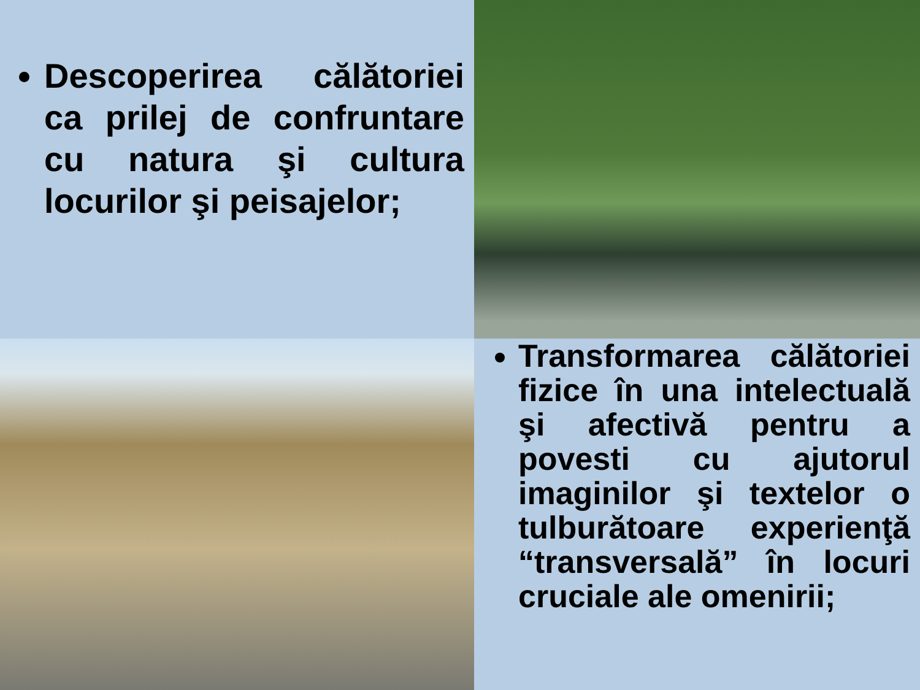Descoperirea călătoriei ca prilej de confruntare cu natura şi cultura locurilor şi peisajelor;
Transformarea călătoriei fizice în una intelectuală şi afectivă pentru a povesti cu ajutorul imaginilor şi textelor o tulburătoare experienţă “transversală” în locuri cruciale ale omenirii;